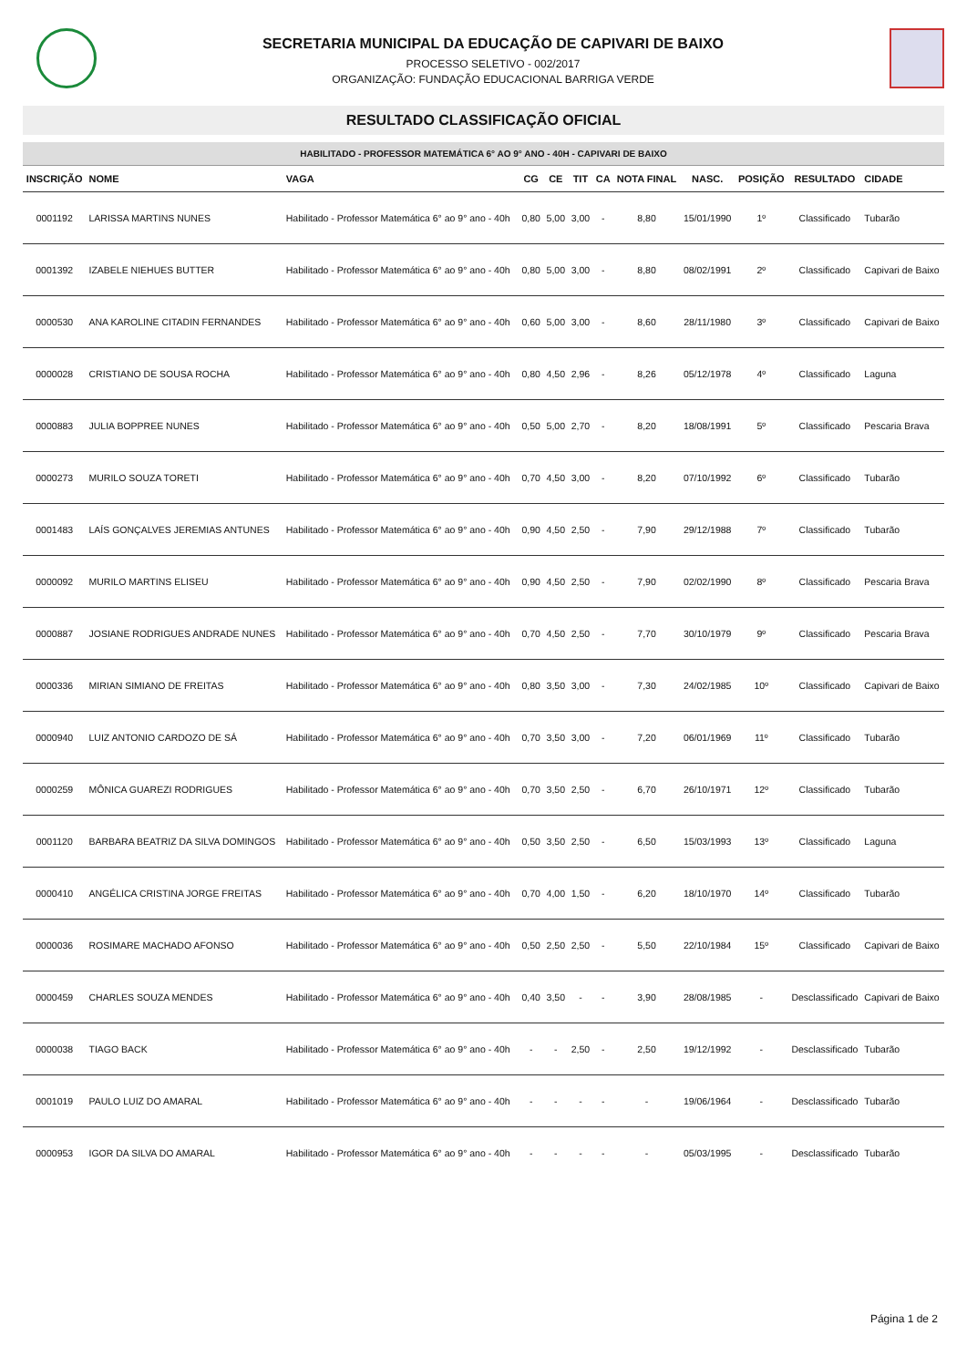SECRETARIA MUNICIPAL DA EDUCAÇÃO DE CAPIVARI DE BAIXO
PROCESSO SELETIVO - 002/2017
ORGANIZAÇÃO: FUNDAÇÃO EDUCACIONAL BARRIGA VERDE
RESULTADO CLASSIFICAÇÃO OFICIAL
| HABILITADO - PROFESSOR MATEMÁTICA 6° AO 9° ANO - 40H - CAPIVARI DE BAIXO | | | | | | | | | | | |
| INSCRIÇÃO | NOME | VAGA | CG | CE | TIT | CA | NOTA FINAL | NASC. | POSIÇÃO | RESULTADO | CIDADE |
| 0001192 | LARISSA MARTINS NUNES | Habilitado - Professor Matemática 6° ao 9° ano - 40h | 0,80 | 5,00 | 3,00 | - | 8,80 | 15/01/1990 | 1º | Classificado | Tubarão |
| 0001392 | IZABELE NIEHUES BUTTER | Habilitado - Professor Matemática 6° ao 9° ano - 40h | 0,80 | 5,00 | 3,00 | - | 8,80 | 08/02/1991 | 2º | Classificado | Capivari de Baixo |
| 0000530 | ANA KAROLINE CITADIN FERNANDES | Habilitado - Professor Matemática 6° ao 9° ano - 40h | 0,60 | 5,00 | 3,00 | - | 8,60 | 28/11/1980 | 3º | Classificado | Capivari de Baixo |
| 0000028 | CRISTIANO DE SOUSA ROCHA | Habilitado - Professor Matemática 6° ao 9° ano - 40h | 0,80 | 4,50 | 2,96 | - | 8,26 | 05/12/1978 | 4º | Classificado | Laguna |
| 0000883 | JULIA BOPPREE NUNES | Habilitado - Professor Matemática 6° ao 9° ano - 40h | 0,50 | 5,00 | 2,70 | - | 8,20 | 18/08/1991 | 5º | Classificado | Pescaria Brava |
| 0000273 | MURILO SOUZA TORETI | Habilitado - Professor Matemática 6° ao 9° ano - 40h | 0,70 | 4,50 | 3,00 | - | 8,20 | 07/10/1992 | 6º | Classificado | Tubarão |
| 0001483 | LAÍS GONÇALVES JEREMIAS ANTUNES | Habilitado - Professor Matemática 6° ao 9° ano - 40h | 0,90 | 4,50 | 2,50 | - | 7,90 | 29/12/1988 | 7º | Classificado | Tubarão |
| 0000092 | MURILO MARTINS ELISEU | Habilitado - Professor Matemática 6° ao 9° ano - 40h | 0,90 | 4,50 | 2,50 | - | 7,90 | 02/02/1990 | 8º | Classificado | Pescaria Brava |
| 0000887 | JOSIANE RODRIGUES ANDRADE NUNES | Habilitado - Professor Matemática 6° ao 9° ano - 40h | 0,70 | 4,50 | 2,50 | - | 7,70 | 30/10/1979 | 9º | Classificado | Pescaria Brava |
| 0000336 | MIRIAN SIMIANO DE FREITAS | Habilitado - Professor Matemática 6° ao 9° ano - 40h | 0,80 | 3,50 | 3,00 | - | 7,30 | 24/02/1985 | 10º | Classificado | Capivari de Baixo |
| 0000940 | LUIZ ANTONIO CARDOZO DE SÁ | Habilitado - Professor Matemática 6° ao 9° ano - 40h | 0,70 | 3,50 | 3,00 | - | 7,20 | 06/01/1969 | 11º | Classificado | Tubarão |
| 0000259 | MÔNICA GUAREZI RODRIGUES | Habilitado - Professor Matemática 6° ao 9° ano - 40h | 0,70 | 3,50 | 2,50 | - | 6,70 | 26/10/1971 | 12º | Classificado | Tubarão |
| 0001120 | BARBARA BEATRIZ DA SILVA DOMINGOS | Habilitado - Professor Matemática 6° ao 9° ano - 40h | 0,50 | 3,50 | 2,50 | - | 6,50 | 15/03/1993 | 13º | Classificado | Laguna |
| 0000410 | ANGÉLICA CRISTINA JORGE FREITAS | Habilitado - Professor Matemática 6° ao 9° ano - 40h | 0,70 | 4,00 | 1,50 | - | 6,20 | 18/10/1970 | 14º | Classificado | Tubarão |
| 0000036 | ROSIMARE MACHADO AFONSO | Habilitado - Professor Matemática 6° ao 9° ano - 40h | 0,50 | 2,50 | 2,50 | - | 5,50 | 22/10/1984 | 15º | Classificado | Capivari de Baixo |
| 0000459 | CHARLES SOUZA MENDES | Habilitado - Professor Matemática 6° ao 9° ano - 40h | 0,40 | 3,50 | - | - | 3,90 | 28/08/1985 | - | Desclassificado | Capivari de Baixo |
| 0000038 | TIAGO BACK | Habilitado - Professor Matemática 6° ao 9° ano - 40h | - | - | 2,50 | - | 2,50 | 19/12/1992 | - | Desclassificado | Tubarão |
| 0001019 | PAULO LUIZ DO AMARAL | Habilitado - Professor Matemática 6° ao 9° ano - 40h | - | - | - | - | - | 19/06/1964 | - | Desclassificado | Tubarão |
| 0000953 | IGOR DA SILVA DO AMARAL | Habilitado - Professor Matemática 6° ao 9° ano - 40h | - | - | - | - | - | 05/03/1995 | - | Desclassificado | Tubarão |
Página 1 de 2